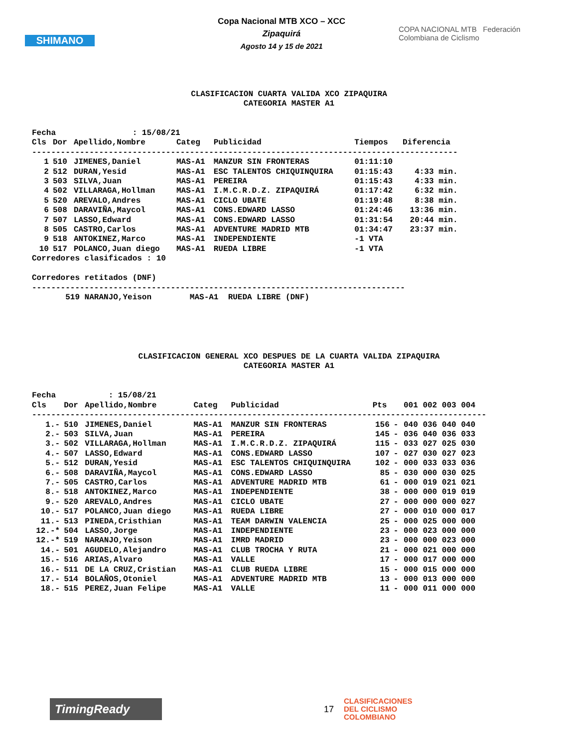SHIMANO
Copa Nacional MTB XCO – XCC
Zipaquirá
Agosto 14 y 15 de 2021
COPA NACIONAL MTB Federación Colombiana de Ciclismo
CLASIFICACION CUARTA VALIDA XCO ZIPAQUIRA
CATEGORIA MASTER A1
Fecha                : 15/08/21
| Cls | Dor | Apellido,Nombre | Categ | Publicidad | Tiempos | Diferencia |
| --- | --- | --- | --- | --- | --- | --- |
| ----------------------------------------------------------------------------------------- | | | | | | |
| 1 | 510 | JIMENES,Daniel | MAS-A1 | MANZUR SIN FRONTERAS | 01:11:10 | |
| 2 | 512 | DURAN,Yesid | MAS-A1 | ESC TALENTOS CHIQUINQUIRA | 01:15:43 | 4:33 min. |
| 3 | 503 | SILVA,Juan | MAS-A1 | PEREIRA | 01:15:43 | 4:33 min. |
| 4 | 502 | VILLARAGA,Hollman | MAS-A1 | I.M.C.R.D.Z. ZIPAQUIRÁ | 01:17:42 | 6:32 min. |
| 5 | 520 | AREVALO,Andres | MAS-A1 | CICLO UBATE | 01:19:48 | 8:38 min. |
| 6 | 508 | DARAVIÑA,Maycol | MAS-A1 | CONS.EDWARD LASSO | 01:24:46 | 13:36 min. |
| 7 | 507 | LASSO,Edward | MAS-A1 | CONS.EDWARD LASSO | 01:31:54 | 20:44 min. |
| 8 | 505 | CASTRO,Carlos | MAS-A1 | ADVENTURE MADRID MTB | 01:34:47 | 23:37 min. |
| 9 | 518 | ANTOKINEZ,Marco | MAS-A1 | INDEPENDIENTE | -1 VTA | |
| 10 | 517 | POLANCO,Juan diego | MAS-A1 | RUEDA LIBRE | -1 VTA | |
Corredores clasificados : 10

Corredores retitados (DNF)
------------------------------------------------------------------------------
       519 NARANJO,Yeison        MAS-A1  RUEDA LIBRE (DNF)
CLASIFICACION GENERAL XCO DESPUES DE LA CUARTA VALIDA ZIPAQUIRA
CATEGORIA MASTER A1
Fecha           : 15/08/21
| Cls | Dor | Apellido,Nombre | Categ | Publicidad | Pts | | 001 002 003 004 |
| --- | --- | --- | --- | --- | --- | --- | --- |
| ----------------------------------------------------------------------------------------------- | | | | | | | |
| 1.- | 510 | JIMENES,Daniel | MAS-A1 | MANZUR SIN FRONTERAS | 156 | - | 040 036 040 040 |
| 2.- | 503 | SILVA,Juan | MAS-A1 | PEREIRA | 145 | - | 036 040 036 033 |
| 3.- | 502 | VILLARAGA,Hollman | MAS-A1 | I.M.C.R.D.Z. ZIPAQUIRÁ | 115 | - | 033 027 025 030 |
| 4.- | 507 | LASSO,Edward | MAS-A1 | CONS.EDWARD LASSO | 107 | - | 027 030 027 023 |
| 5.- | 512 | DURAN,Yesid | MAS-A1 | ESC TALENTOS CHIQUINQUIRA | 102 | - | 000 033 033 036 |
| 6.- | 508 | DARAVIÑA,Maycol | MAS-A1 | CONS.EDWARD LASSO | 85 | - | 030 000 030 025 |
| 7.- | 505 | CASTRO,Carlos | MAS-A1 | ADVENTURE MADRID MTB | 61 | - | 000 019 021 021 |
| 8.- | 518 | ANTOKINEZ,Marco | MAS-A1 | INDEPENDIENTE | 38 | - | 000 000 019 019 |
| 9.- | 520 | AREVALO,Andres | MAS-A1 | CICLO UBATE | 27 | - | 000 000 000 027 |
| 10.- | 517 | POLANCO,Juan diego | MAS-A1 | RUEDA LIBRE | 27 | - | 000 010 000 017 |
| 11.- | 513 | PINEDA,Cristhian | MAS-A1 | TEAM DARWIN VALENCIA | 25 | - | 000 025 000 000 |
| 12.-* | 504 | LASSO,Jorge | MAS-A1 | INDEPENDIENTE | 23 | - | 000 023 000 000 |
| 12.-* | 519 | NARANJO,Yeison | MAS-A1 | IMRD MADRID | 23 | - | 000 000 023 000 |
| 14.- | 501 | AGUDELO,Alejandro | MAS-A1 | CLUB TROCHA Y RUTA | 21 | - | 000 021 000 000 |
| 15.- | 516 | ARIAS,Alvaro | MAS-A1 | VALLE | 17 | - | 000 017 000 000 |
| 16.- | 511 | DE LA CRUZ,Cristian | MAS-A1 | CLUB RUEDA LIBRE | 15 | - | 000 015 000 000 |
| 17.- | 514 | BOLAÑOS,Otoniel | MAS-A1 | ADVENTURE MADRID MTB | 13 | - | 000 013 000 000 |
| 18.- | 515 | PEREZ,Juan Felipe | MAS-A1 | VALLE | 11 | - | 000 011 000 000 |
TimingReady
17
CLASIFICACIONES
DEL CICLISMO
COLOMBIANO